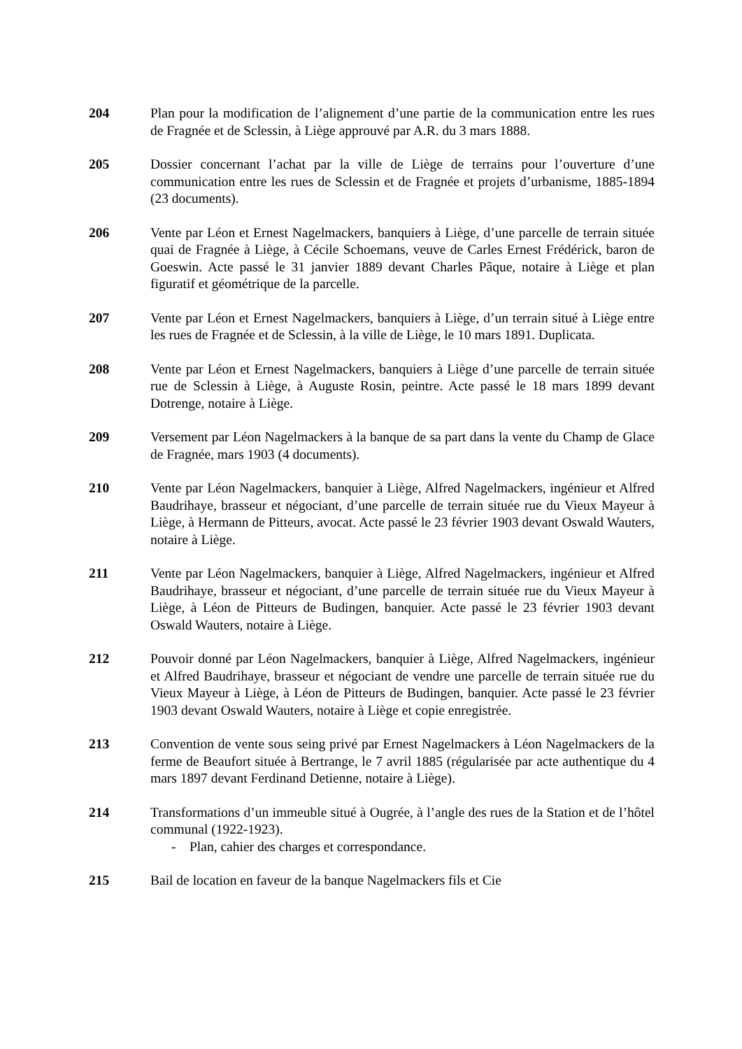204 Plan pour la modification de l’alignement d’une partie de la communication entre les rues de Fragnée et de Sclessin, à Liège approuvé par A.R. du 3 mars 1888.
205 Dossier concernant l’achat par la ville de Liège de terrains pour l’ouverture d’une communication entre les rues de Sclessin et de Fragnée et projets d’urbanisme, 1885-1894 (23 documents).
206 Vente par Léon et Ernest Nagelmackers, banquiers à Liège, d’une parcelle de terrain située quai de Fragnée à Liège, à Cécile Schoemans, veuve de Carles Ernest Frédérick, baron de Goeswin. Acte passé le 31 janvier 1889 devant Charles Pâque, notaire à Liège et plan figuratif et géométrique de la parcelle.
207 Vente par Léon et Ernest Nagelmackers, banquiers à Liège, d’un terrain situé à Liège entre les rues de Fragnée et de Sclessin, à la ville de Liège, le 10 mars 1891. Duplicata.
208 Vente par Léon et Ernest Nagelmackers, banquiers à Liège d’une parcelle de terrain située rue de Sclessin à Liège, à Auguste Rosin, peintre. Acte passé le 18 mars 1899 devant Dotrenge, notaire à Liège.
209 Versement par Léon Nagelmackers à la banque de sa part dans la vente du Champ de Glace de Fragnée, mars 1903 (4 documents).
210 Vente par Léon Nagelmackers, banquier à Liège, Alfred Nagelmackers, ingénieur et Alfred Baudrihaye, brasseur et négociant, d’une parcelle de terrain située rue du Vieux Mayeur à Liège, à Hermann de Pitteurs, avocat. Acte passé le 23 février 1903 devant Oswald Wauters, notaire à Liège.
211 Vente par Léon Nagelmackers, banquier à Liège, Alfred Nagelmackers, ingénieur et Alfred Baudrihaye, brasseur et négociant, d’une parcelle de terrain située rue du Vieux Mayeur à Liège, à Léon de Pitteurs de Budingen, banquier. Acte passé le 23 février 1903 devant Oswald Wauters, notaire à Liège.
212 Pouvoir donné par Léon Nagelmackers, banquier à Liège, Alfred Nagelmackers, ingénieur et Alfred Baudrihaye, brasseur et négociant de vendre une parcelle de terrain située rue du Vieux Mayeur à Liège, à Léon de Pitteurs de Budingen, banquier. Acte passé le 23 février 1903 devant Oswald Wauters, notaire à Liège et copie enregistrée.
213 Convention de vente sous seing privé par Ernest Nagelmackers à Léon Nagelmackers de la ferme de Beaufort située à Bertrange, le 7 avril 1885 (régularisée par acte authentique du 4 mars 1897 devant Ferdinand Detienne, notaire à Liège).
214 Transformations d’un immeuble situé à Ougrée, à l’angle des rues de la Station et de l’hôtel communal (1922-1923).
- Plan, cahier des charges et correspondance.
215 Bail de location en faveur de la banque Nagelmackers fils et Cie